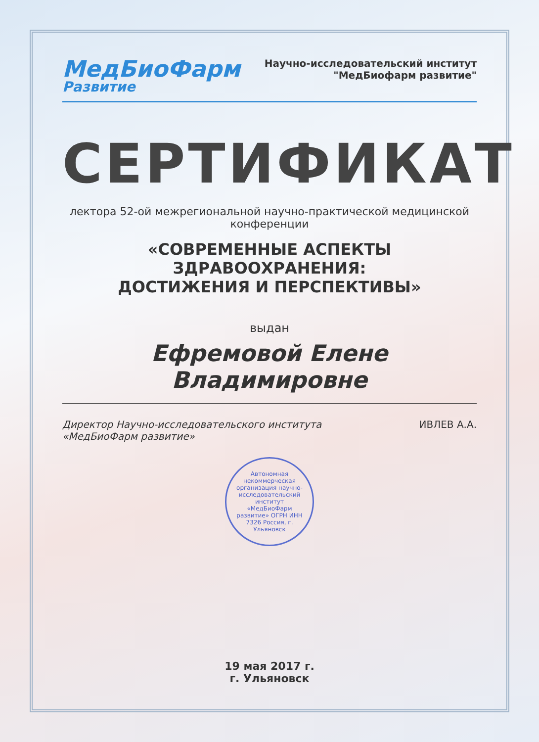МедБиоФарм
Развитие
Научно-исследовательский институт
"МедБиофарм развитие"
СЕРТИФИКАТ
лектора 52-ой межрегиональной научно-практической медицинской конференции
«СОВРЕМЕННЫЕ АСПЕКТЫ ЗДРАВООХРАНЕНИЯ:
ДОСТИЖЕНИЯ И ПЕРСПЕКТИВЫ»
выдан
Ефремовой Елене Владимировне
Директор Научно-исследовательского института
«МедБиоФарм развитие»
ИВЛЕВ А.А.
Автономная некоммерческая организация научно-исследовательский институт «МедБиоФарм развитие» ОГРН ИНН 7326 Россия, г. Ульяновск
19 мая 2017 г.
г. Ульяновск